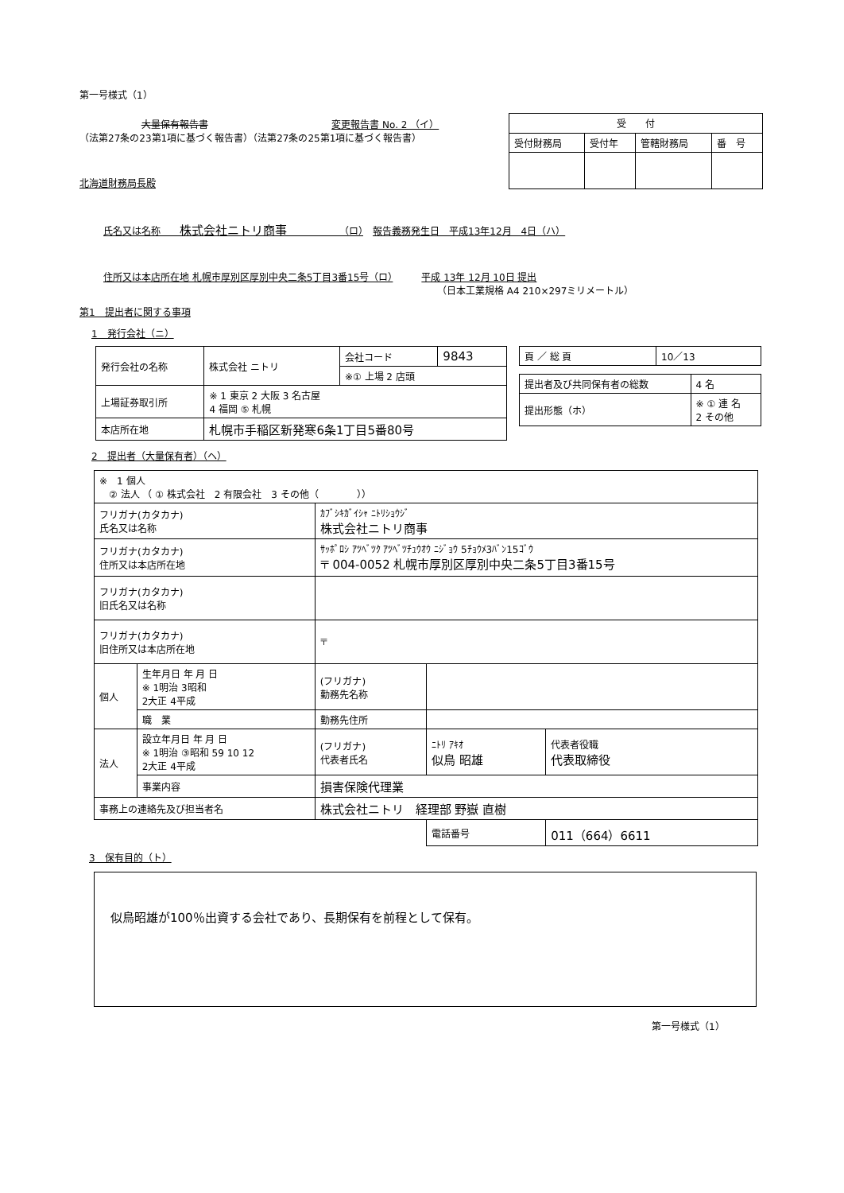第一号様式（1）
大量保有報告書 変更報告書 No. 2 （イ）
（法第27条の23第1項に基づく報告書）（法第27条の25第1項に基づく報告書）
北海道財務局長殿
| 受 付 | | | |
| 受付財務局 | 受付年 | 管轄財務局 | 番 号 |
氏名又は名称　　株式会社ニトリ商事　　　　　　（ロ）　報告義務発生日　平成13年12月　4日（ハ）
住所又は本店所在地 札幌市厚別区厚別中央二条5丁目3番15号（ロ）　　　平成 13年 12月 10日 提出
（日本工業規格 A4 210×297ミリメートル）
第1　提出者に関する事項
1　発行会社（ニ）
| 発行会社の名称 | 株式会社 ニトリ | 会社コード | 9843 |
| | | ※① 上場 2 店頭 | |
| 上場証券取引所 | ※ 1 東京 2 大阪 3 名古屋 4 福岡 ⑤ 札幌 | | |
| 本店所在地 | 札幌市手稲区新発寒6条1丁目5番80号 | | |
| 頁 ／ 総 頁 | 10／13 |
| 提出者及び共同保有者の総数 | 4 名 |
| 提出形態（ホ） | ※ ① 連 名 2 その他 |
2　提出者（大量保有者）（ヘ）
| ※ 1 個人 ② 法人 （ ① 株式会社 2 有限会社 3 その他（ ）） | | | | |
| フリガナ(カタカナ) 氏名又は名称 | | ｶﾌﾞｼｷｶﾞｲｼｬ ﾆﾄﾘｼｮｳｼﾞ 株式会社ニトリ商事 | | |
| フリガナ(カタカナ) 住所又は本店所在地 | | ｻｯﾎﾟﾛｼ ｱﾂﾍﾞﾂｸ ｱﾂﾍﾞﾂﾁｭｳｵｳ ﾆｼﾞｮｳ 5ﾁｮｳﾒ3ﾊﾞﾝ15ｺﾞｳ 〒 004-0052 札幌市厚別区厚別中央二条5丁目3番15号 | | |
| フリガナ(カタカナ) 旧氏名又は名称 | | | | |
| フリガナ(カタカナ) 旧住所又は本店所在地 | | 〒 | | |
| 個人 | 生年月日 年 月 日 ※ 1明治 3昭和 2大正 4平成 | (フリガナ) 勤務先名称 | | |
| | 職 業 | 勤務先住所 | | |
| 法人 | 設立年月日 年 月 日 ※ 1明治 ③昭和 59 10 12 2大正 4平成 | (フリガナ) 代表者氏名 | ﾆﾄﾘ ｱｷｵ 似鳥 昭雄 | 代表者役職 代表取締役 |
| | 事業内容 | 損害保険代理業 | | |
| 事務上の連絡先及び担当者名 | | 株式会社ニトリ 経理部 野嶽 直樹 | | |
| | | | 電話番号 | 011（664）6611 |
3　保有目的（ト）
似鳥昭雄が100％出資する会社であり、長期保有を前程として保有。
第一号様式（1）